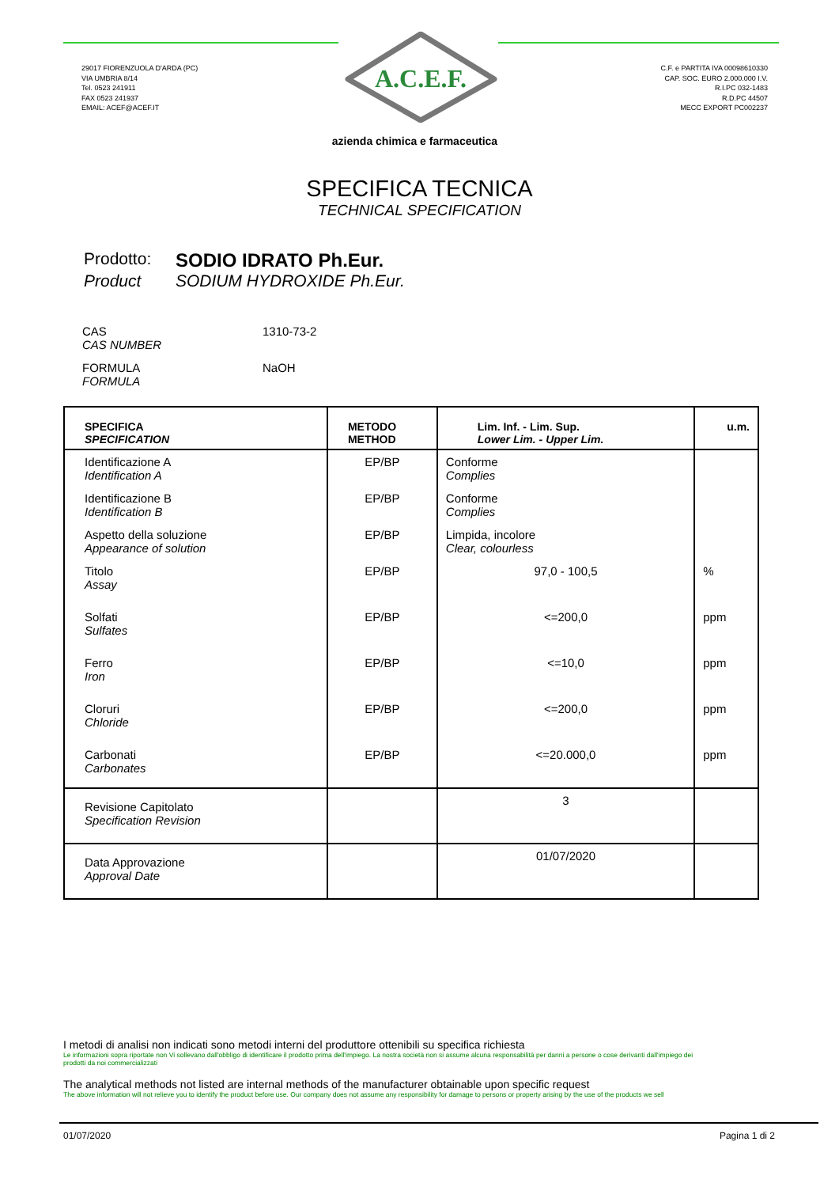A.C.E.F.
29017 FIORENZUOLA D'ARDA (PC)
VIA UMBRIA 8/14
Tel. 0523 241911
FAX 0523 241937
EMAIL: ACEF@ACEF.IT
C.F. e PARTITA IVA 00098610330
CAP. SOC. EURO 2.000.000 I.V.
R.I.PC 032-1483
R.D.PC 44507
MECC EXPORT PC002237
azienda chimica e farmaceutica
SPECIFICA TECNICA
TECHNICAL SPECIFICATION
Prodotto: SODIO IDRATO Ph.Eur. Product SODIUM HYDROXIDE Ph.Eur.
CAS
CAS NUMBER
1310-73-2
FORMULA
FORMULA
NaOH
| SPECIFICA SPECIFICATION | METODO METHOD | Lim. Inf. - Lim. Sup. Lower Lim. - Upper Lim. | u.m. |
| --- | --- | --- | --- |
| Identificazione A Identification A | EP/BP | Conforme Complies | |
| Identificazione B Identification B | EP/BP | Conforme Complies | |
| Aspetto della soluzione Appearance of solution | EP/BP | Limpida, incolore Clear, colourless | |
| Titolo Assay | EP/BP | 97,0 - 100,5 | % |
| Solfati Sulfates | EP/BP | <=200,0 | ppm |
| Ferro Iron | EP/BP | <=10,0 | ppm |
| Cloruri Chloride | EP/BP | <=200,0 | ppm |
| Carbonati Carbonates | EP/BP | <=20.000,0 | ppm |
| Revisione Capitolato Specification Revision | | 3 | |
| Data Approvazione Approval Date | | 01/07/2020 | |
I metodi di analisi non indicati sono metodi interni del produttore ottenibili su specifica richiesta
Le informazioni sopra riportate non Vi sollevano dall'obbligo di identificare il prodotto prima dell'impiego. La nostra società non si assume alcuna responsabilità per danni a persone o cose derivanti dall'impiego dei prodotti da noi commercializzati
The analytical methods not listed are internal methods of the manufacturer obtainable upon specific request
The above information will not relieve you to identify the product before use. Our company does not assume any responsibility for damage to persons or property arising by the use of the products we sell
01/07/2020 Pagina 1 di 2